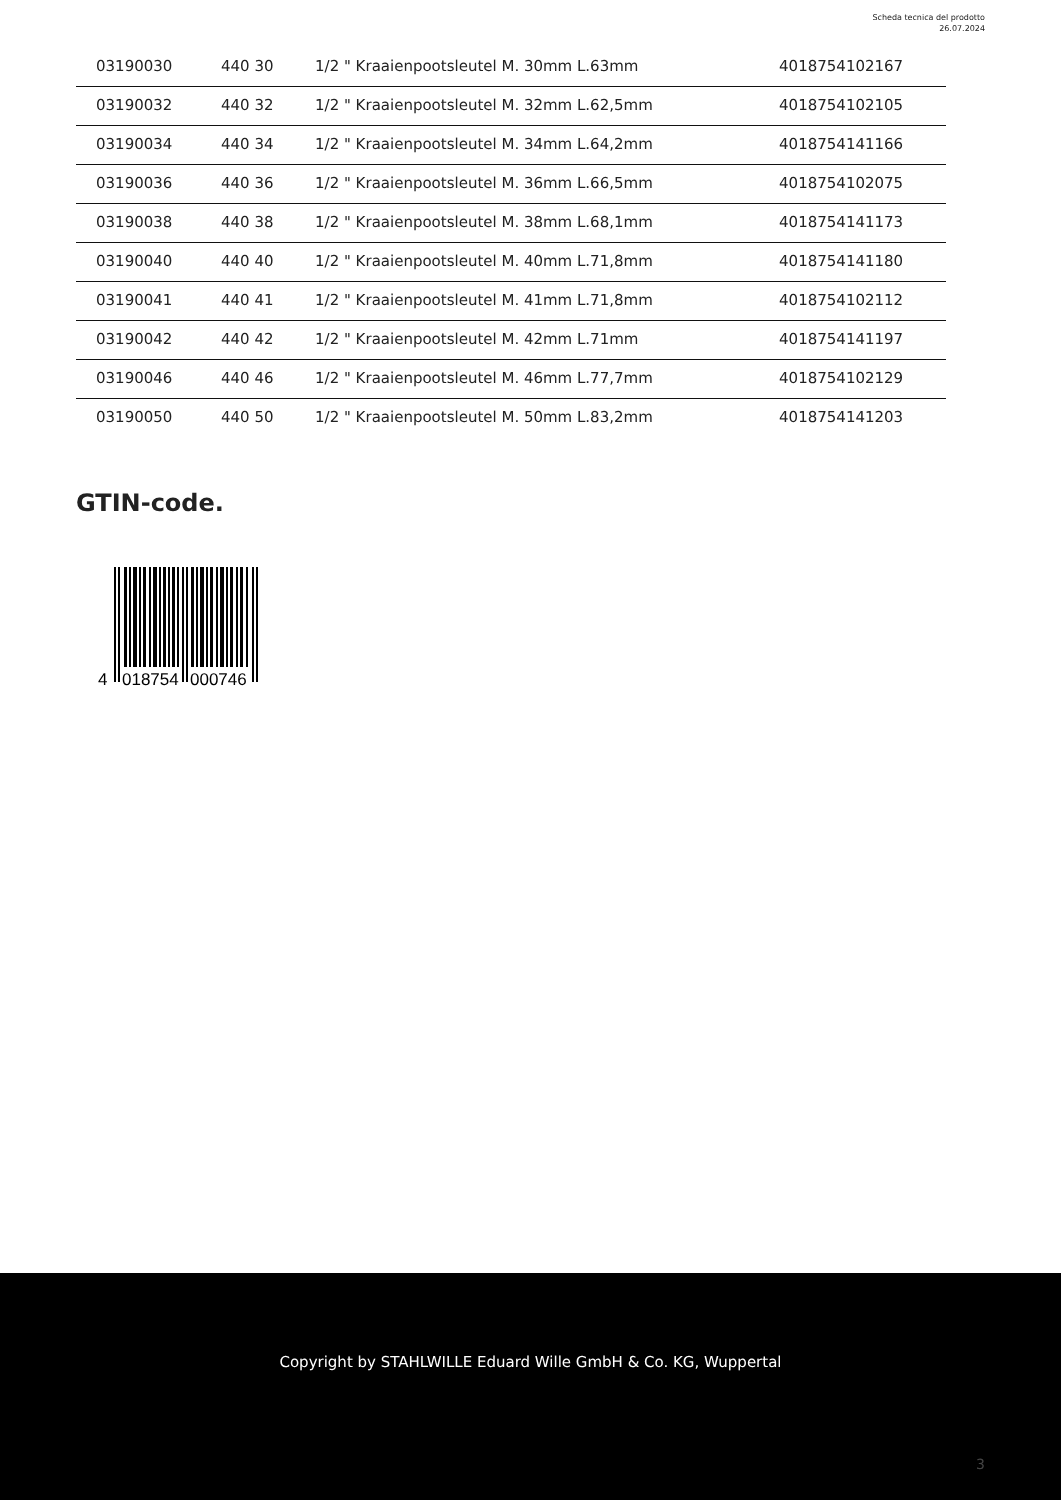Scheda tecnica del prodotto
26.07.2024
| 03190030 | 440 30 | 1/2 " Kraaienpootsleutel M. 30mm L.63mm | 4018754102167 |
| 03190032 | 440 32 | 1/2 " Kraaienpootsleutel M. 32mm L.62,5mm | 4018754102105 |
| 03190034 | 440 34 | 1/2 " Kraaienpootsleutel M. 34mm L.64,2mm | 4018754141166 |
| 03190036 | 440 36 | 1/2 " Kraaienpootsleutel M. 36mm L.66,5mm | 4018754102075 |
| 03190038 | 440 38 | 1/2 " Kraaienpootsleutel M. 38mm L.68,1mm | 4018754141173 |
| 03190040 | 440 40 | 1/2 " Kraaienpootsleutel M. 40mm L.71,8mm | 4018754141180 |
| 03190041 | 440 41 | 1/2 " Kraaienpootsleutel M. 41mm L.71,8mm | 4018754102112 |
| 03190042 | 440 42 | 1/2 " Kraaienpootsleutel M. 42mm L.71mm | 4018754141197 |
| 03190046 | 440 46 | 1/2 " Kraaienpootsleutel M. 46mm L.77,7mm | 4018754102129 |
| 03190050 | 440 50 | 1/2 " Kraaienpootsleutel M. 50mm L.83,2mm | 4018754141203 |
GTIN-code.
4
018754
000746
Copyright by STAHLWILLE Eduard Wille GmbH & Co. KG, Wuppertal
3